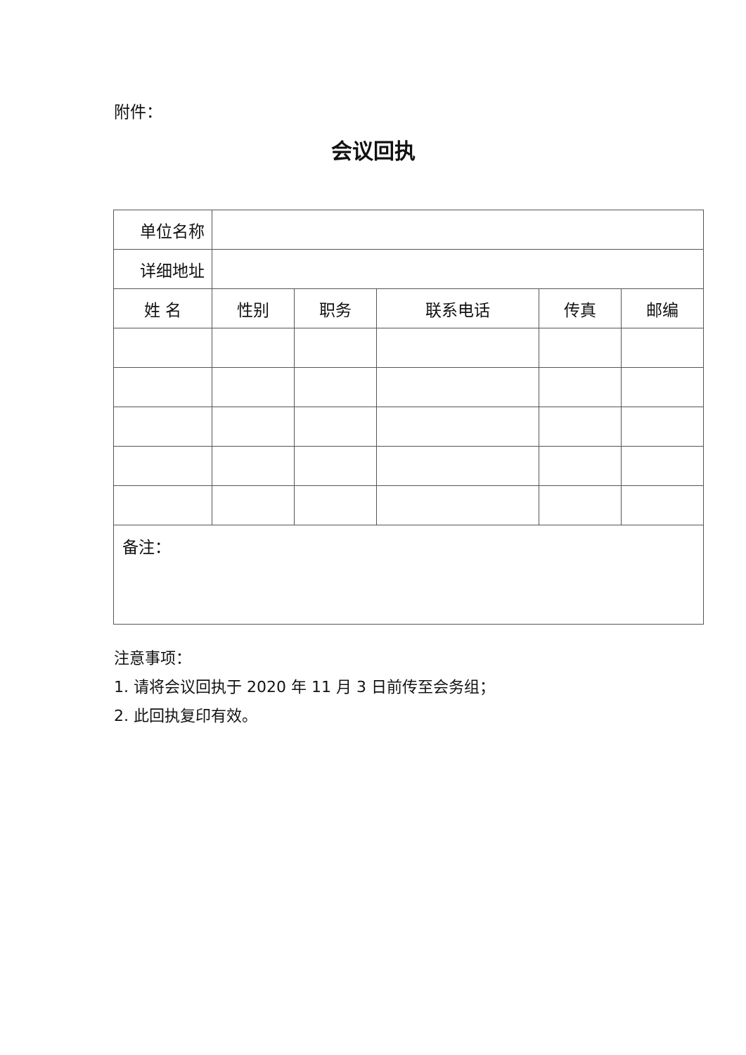附件：
会议回执
| 单位名称 | | | | | |
| 详细地址 | | | | | |
| 姓 名 | 性别 | 职务 | 联系电话 | 传真 | 邮编 |
| 备注： | | | | | |
注意事项：
1. 请将会议回执于 2020 年 11 月 3 日前传至会务组；
2. 此回执复印有效。